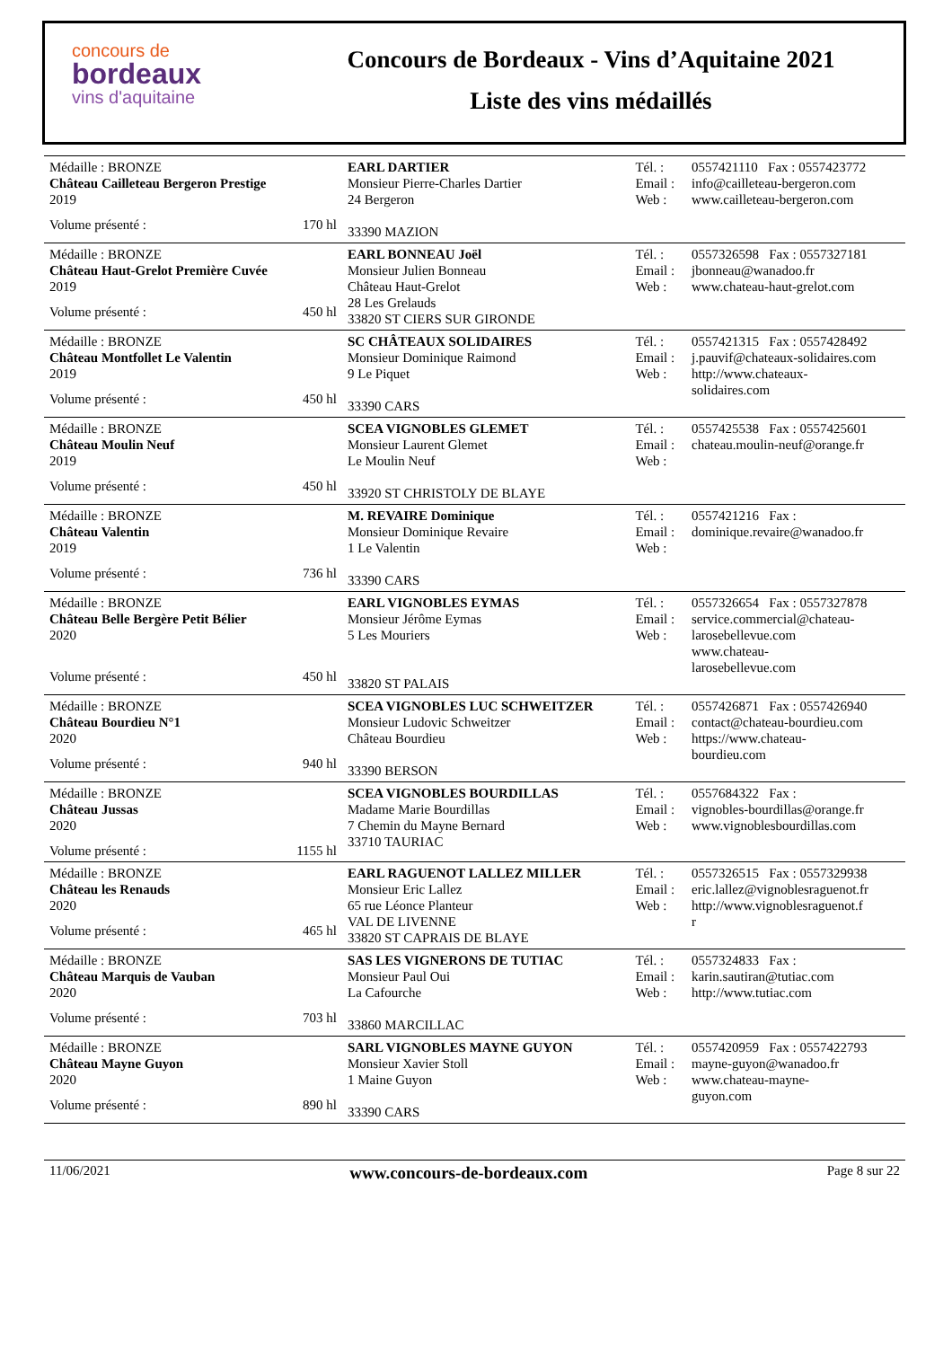concours de
bordeaux
vins d'aquitaine
Concours de Bordeaux - Vins d’Aquitaine 2021
Liste des vins médaillés
| Médaille : BRONZE Château Cailleteau Bergeron Prestige 2019 Volume présenté : 170 hl | EARL DARTIER Monsieur Pierre-Charles Dartier 24 Bergeron 33390 MAZION | Tél. : Email : Web : | 0557421110 Fax : 0557423772 info@cailleteau-bergeron.com www.cailleteau-bergeron.com |
| Médaille : BRONZE Château Haut-Grelot Première Cuvée 2019 Volume présenté : 450 hl | EARL BONNEAU Joël Monsieur Julien Bonneau Château Haut-Grelot 28 Les Grelauds 33820 ST CIERS SUR GIRONDE | Tél. : Email : Web : | 0557326598 Fax : 0557327181 jbonneau@wanadoo.fr www.chateau-haut-grelot.com |
| Médaille : BRONZE Château Montfollet Le Valentin 2019 Volume présenté : 450 hl | SC CHÂTEAUX SOLIDAIRES Monsieur Dominique Raimond 9 Le Piquet 33390 CARS | Tél. : Email : Web : | 0557421315 Fax : 0557428492 j.pauvif@chateaux-solidaires.com http://www.chateaux- solidaires.com |
| Médaille : BRONZE Château Moulin Neuf 2019 Volume présenté : 450 hl | SCEA VIGNOBLES GLEMET Monsieur Laurent Glemet Le Moulin Neuf 33920 ST CHRISTOLY DE BLAYE | Tél. : Email : Web : | 0557425538 Fax : 0557425601 chateau.moulin-neuf@orange.fr |
| Médaille : BRONZE Château Valentin 2019 Volume présenté : 736 hl | M. REVAIRE Dominique Monsieur Dominique Revaire 1 Le Valentin 33390 CARS | Tél. : Email : Web : | 0557421216 Fax : dominique.revaire@wanadoo.fr |
| Médaille : BRONZE Château Belle Bergère Petit Bélier 2020 Volume présenté : 450 hl | EARL VIGNOBLES EYMAS Monsieur Jérôme Eymas 5 Les Mouriers 33820 ST PALAIS | Tél. : Email : Web : | 0557326654 Fax : 0557327878 service.commercial@chateau- larosebellevue.com www.chateau- larosebellevue.com |
| Médaille : BRONZE Château Bourdieu N°1 2020 Volume présenté : 940 hl | SCEA VIGNOBLES LUC SCHWEITZER Monsieur Ludovic Schweitzer Château Bourdieu 33390 BERSON | Tél. : Email : Web : | 0557426871 Fax : 0557426940 contact@chateau-bourdieu.com https://www.chateau- bourdieu.com |
| Médaille : BRONZE Château Jussas 2020 Volume présenté : 1155 hl | SCEA VIGNOBLES BOURDILLAS Madame Marie Bourdillas 7 Chemin du Mayne Bernard 33710 TAURIAC | Tél. : Email : Web : | 0557684322 Fax : vignobles-bourdillas@orange.fr www.vignoblesbourdillas.com |
| Médaille : BRONZE Château les Renauds 2020 Volume présenté : 465 hl | EARL RAGUENOT LALLEZ MILLER Monsieur Eric Lallez 65 rue Léonce Planteur VAL DE LIVENNE 33820 ST CAPRAIS DE BLAYE | Tél. : Email : Web : | 0557326515 Fax : 0557329938 eric.lallez@vignoblesraguenot.fr http://www.vignoblesraguenot.f r |
| Médaille : BRONZE Château Marquis de Vauban 2020 Volume présenté : 703 hl | SAS LES VIGNERONS DE TUTIAC Monsieur Paul Oui La Cafourche 33860 MARCILLAC | Tél. : Email : Web : | 0557324833 Fax : karin.sautiran@tutiac.com http://www.tutiac.com |
| Médaille : BRONZE Château Mayne Guyon 2020 Volume présenté : 890 hl | SARL VIGNOBLES MAYNE GUYON Monsieur Xavier Stoll 1 Maine Guyon 33390 CARS | Tél. : Email : Web : | 0557420959 Fax : 0557422793 mayne-guyon@wanadoo.fr www.chateau-mayne- guyon.com |
11/06/2021 www.concours-de-bordeaux.com Page 8 sur 22